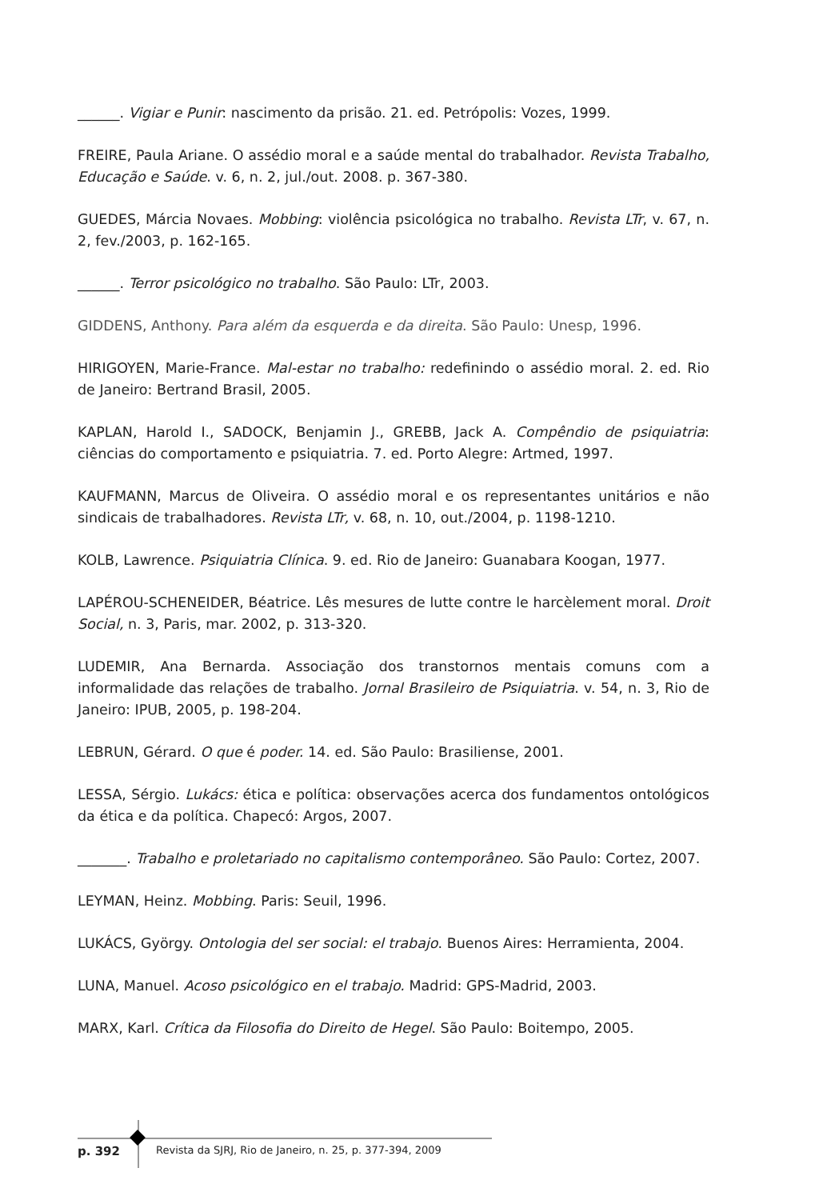______. Vigiar e Punir: nascimento da prisão. 21. ed. Petrópolis: Vozes, 1999.
FREIRE, Paula Ariane. O assédio moral e a saúde mental do trabalhador. Revista Trabalho, Educação e Saúde. v. 6, n. 2, jul./out. 2008. p. 367-380.
GUEDES, Márcia Novaes. Mobbing: violência psicológica no trabalho. Revista LTr, v. 67, n. 2, fev./2003, p. 162-165.
______. Terror psicológico no trabalho. São Paulo: LTr, 2003.
GIDDENS, Anthony. Para além da esquerda e da direita. São Paulo: Unesp, 1996.
HIRIGOYEN, Marie-France. Mal-estar no trabalho: redefinindo o assédio moral. 2. ed. Rio de Janeiro: Bertrand Brasil, 2005.
KAPLAN, Harold I., SADOCK, Benjamin J., GREBB, Jack A. Compêndio de psiquiatria: ciências do comportamento e psiquiatria. 7. ed. Porto Alegre: Artmed, 1997.
KAUFMANN, Marcus de Oliveira. O assédio moral e os representantes unitários e não sindicais de trabalhadores. Revista LTr, v. 68, n. 10, out./2004, p. 1198-1210.
KOLB, Lawrence. Psiquiatria Clínica. 9. ed. Rio de Janeiro: Guanabara Koogan, 1977.
LAPÉROU-SCHENEIDER, Béatrice. Lês mesures de lutte contre le harcèlement moral. Droit Social, n. 3, Paris, mar. 2002, p. 313-320.
LUDEMIR, Ana Bernarda. Associação dos transtornos mentais comuns com a informalidade das relações de trabalho. Jornal Brasileiro de Psiquiatria. v. 54, n. 3, Rio de Janeiro: IPUB, 2005, p. 198-204.
LEBRUN, Gérard. O que é poder. 14. ed. São Paulo: Brasiliense, 2001.
LESSA, Sérgio. Lukács: ética e política: observações acerca dos fundamentos ontológicos da ética e da política. Chapecó: Argos, 2007.
_______. Trabalho e proletariado no capitalismo contemporâneo. São Paulo: Cortez, 2007.
LEYMAN, Heinz. Mobbing. Paris: Seuil, 1996.
LUKÁCS, György. Ontologia del ser social: el trabajo. Buenos Aires: Herramienta, 2004.
LUNA, Manuel. Acoso psicológico en el trabajo. Madrid: GPS-Madrid, 2003.
MARX, Karl. Crítica da Filosofia do Direito de Hegel. São Paulo: Boitempo, 2005.
p. 392
Revista da SJRJ, Rio de Janeiro, n. 25, p. 377-394, 2009